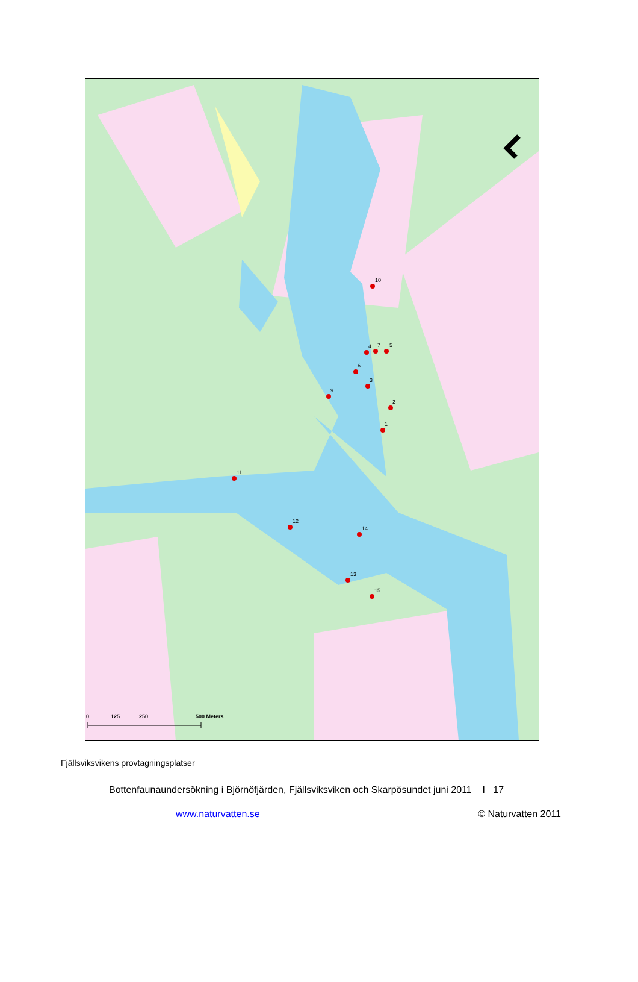1
2
3
4
5
6
7
9
10
11
12
13
14
15
0
125
250
500 Meters
Fjällsviksvikens provtagningsplatser
Bottenfaunaundersökning i Björnöfjärden, Fjällsviksviken och Skarpösundet juni 2011 I 17
www.naturvatten.se © Naturvatten 2011